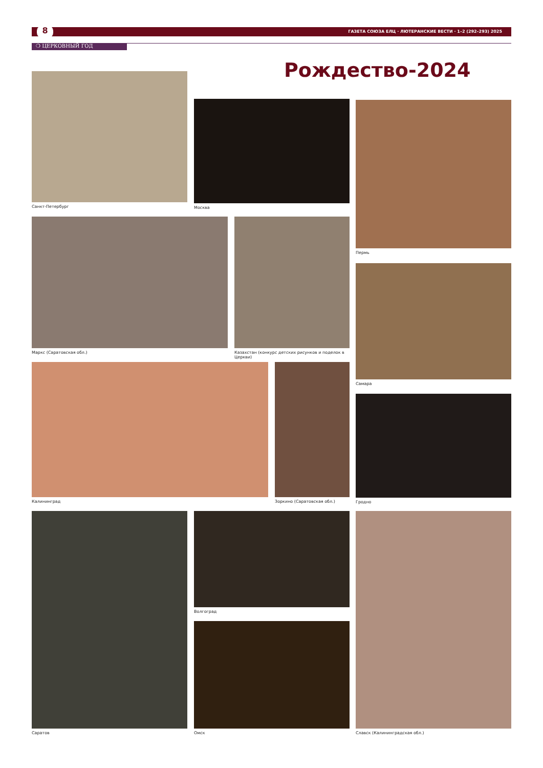ГАЗЕТА СОЮЗА ЕЛЦ · ЛЮТЕРАНСКИЕ ВЕСТИ · 1–2 (292–293) 2025 8
❍ ЦЕРКОВНЫЙ ГОД
Рождество-2024
Санкт-Петербург
Москва Пермь
Маркс (Саратовская обл.)
Казахстан (конкурс детских рисунков и поделок в Церкви)
Самара
Калининград
Зоркино (Саратовская обл.)
Гродно
Саратов Волгоград Славск (Калининградская обл.)
Омск